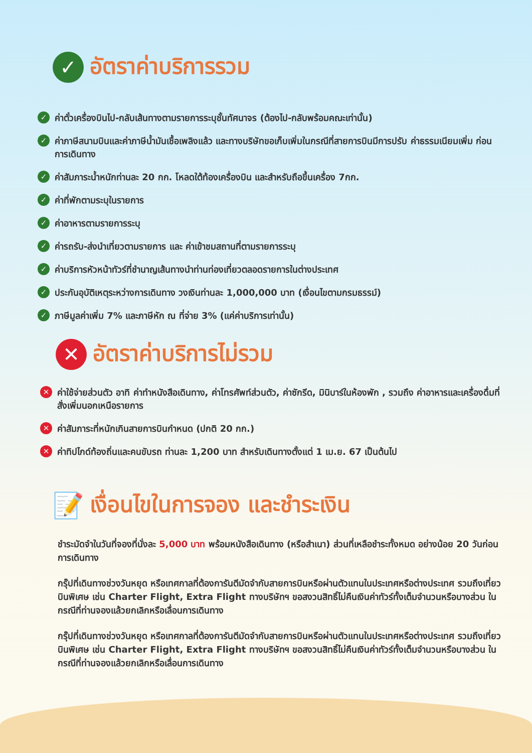✓ อัตราค่าบริการรวม
✓ ค่าตั๋วเครื่องบินไป-กลับเส้นทางตามรายการระบุชั้นทัศนาจร (ต้องไป-กลับพร้อมคณะเท่านั้น)
✓ ค่าภาษีสนามบินและค่าภาษีน้ำมันเชื้อเพลิงแล้ว และทางบริษัทขอเก็บเพิ่มในกรณีที่สายการบินมีการปรับ ค่าธรรมเนียมเพิ่ม ก่อนการเดินทาง
✓ ค่าสัมภาระน้ำหนักท่านละ 20 กก. โหลดใต้ท้องเครื่องบิน และสำหรับถือขึ้นเครื่อง 7กก.
✓ ค่าที่พักตามระบุในรายการ
✓ ค่าอาหารตามรายการระบุ
✓ ค่ารถรับ-ส่งนำเที่ยวตามรายการ และ ค่าเข้าชมสถานที่ตามรายการระบุ
✓ ค่าบริการหัวหน้าทัวร์ที่ชำนาญเส้นทางนำท่านท่องเที่ยวตลอดรายการในต่างประเทศ
✓ ประกันอุบัติเหตุระหว่างการเดินทาง วงเงินท่านละ 1,000,000 บาท (เงื่อนไขตามกรมธรรม์)
✓ ภาษีมูลค่าเพิ่ม 7% และภาษีหัก ณ ที่จ่าย 3% (แค่ค่าบริการเท่านั้น)
✕ อัตราค่าบริการไม่รวม
✕ ค่าใช้จ่ายส่วนตัว อาทิ ค่าทำหนังสือเดินทาง, ค่าโทรศัพท์ส่วนตัว, ค่าซักรีด, มินิบาร์ในห้องพัก , รวมถึง ค่าอาหารและเครื่องดื่มที่สั่งเพิ่มนอกเหนือรายการ
✕ ค่าสัมภาระที่หนักเกินสายการบินกำหนด (ปกติ 20 กก.)
✕ ค่าทิปไกด์ท้องถิ่นและคนขับรถ ท่านละ 1,200 บาท สำหรับเดินทางตั้งแต่ 1 เม.ย. 67 เป็นต้นไป
📝 เงื่อนไขในการจอง และชำระเงิน
ชำระมัดจำในวันที่จองที่นั่งละ 5,000 บาท พร้อมหนังสือเดินทาง (หรือสำเนา) ส่วนที่เหลือชำระทั้งหมด อย่างน้อย 20 วันก่อนการเดินทาง
กรุ๊ปที่เดินทางช่วงวันหยุด หรือเทศกาลที่ต้องการันตีมัดจำกับสายการบินหรือผ่านตัวแทนในประเทศหรือต่างประเทศ รวมถึงเที่ยวบินพิเศษ เช่น Charter Flight, Extra Flight ทางบริษัทฯ ขอสงวนสิทธิ์ไม่คืนเงินค่าทัวร์ทั้งเต็มจำนวนหรือบางส่วน ในกรณีที่ท่านจองแล้วยกเลิกหรือเลื่อนการเดินทาง
กรุ๊ปที่เดินทางช่วงวันหยุด หรือเทศกาลที่ต้องการันตีมัดจำกับสายการบินหรือผ่านตัวแทนในประเทศหรือต่างประเทศ รวมถึงเที่ยวบินพิเศษ เช่น Charter Flight, Extra Flight ทางบริษัทฯ ขอสงวนสิทธิ์ไม่คืนเงินค่าทัวร์ทั้งเต็มจำนวนหรือบางส่วน ในกรณีที่ท่านจองแล้วยกเลิกหรือเลื่อนการเดินทาง